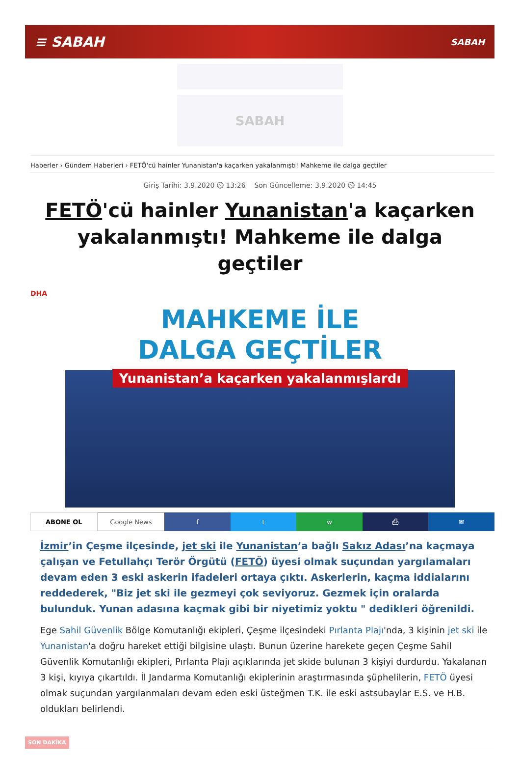≡ SABAH SABAH
SABAH
Haberler › Gündem Haberleri › FETÖ'cü hainler Yunanistan'a kaçarken yakalanmıştı! Mahkeme ile dalga geçtiler
Giriş Tarihi: 3.9.2020 ⏲ 13:26 Son Güncelleme: 3.9.2020 ⏲ 14:45
FETÖ'cü hainler Yunanistan'a kaçarken yakalanmıştı! Mahkeme ile dalga geçtiler
DHA
MAHKEME İLE
DALGA GEÇTİLER
Yunanistan’a kaçarken yakalanmışlardı
ABONE OL Google News f t w ⎙ ✉
İzmir’in Çeşme ilçesinde, jet ski ile Yunanistan’a bağlı Sakız Adası’na kaçmaya çalışan ve Fetullahçı Terör Örgütü (FETÖ) üyesi olmak suçundan yargılamaları devam eden 3 eski askerin ifadeleri ortaya çıktı. Askerlerin, kaçma iddialarını reddederek, "Biz jet ski ile gezmeyi çok seviyoruz. Gezmek için oralarda bulunduk. Yunan adasına kaçmak gibi bir niyetimiz yoktu " dedikleri öğrenildi.
Ege Sahil Güvenlik Bölge Komutanlığı ekipleri, Çeşme ilçesindeki Pırlanta Plajı'nda, 3 kişinin jet ski ile Yunanistan'a doğru hareket ettiği bilgisine ulaştı. Bunun üzerine harekete geçen Çeşme Sahil Güvenlik Komutanlığı ekipleri, Pırlanta Plajı açıklarında jet skide bulunan 3 kişiyi durdurdu. Yakalanan 3 kişi, kıyıya çıkartıldı. İl Jandarma Komutanlığı ekiplerinin araştırmasında şüphelilerin, FETÖ üyesi olmak suçundan yargılanmaları devam eden eski üsteğmen T.K. ile eski astsubaylar E.S. ve H.B. oldukları belirlendi.
SON DAKİKA